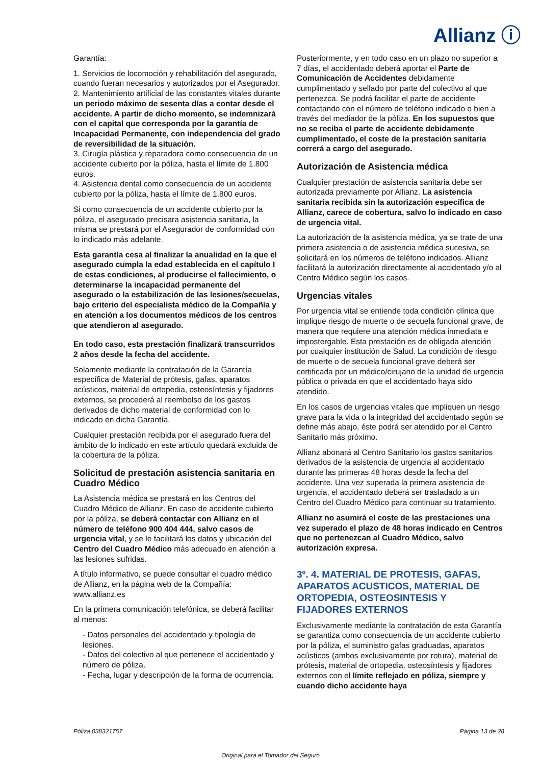Allianz ⓘ
Garantía:
1. Servicios de locomoción y rehabilitación del asegurado, cuando fueran necesarios y autorizados por el Asegurador.
2. Mantenimiento artificial de las constantes vitales durante un periodo máximo de sesenta días a contar desde el accidente. A partir de dicho momento, se indemnizará con el capital que corresponda por la garantía de Incapacidad Permanente, con independencia del grado de reversibilidad de la situación.
3. Cirugía plástica y reparadora como consecuencia de un accidente cubierto por la póliza, hasta el límite de 1.800 euros.
4. Asistencia dental como consecuencia de un accidente cubierto por la póliza, hasta el límite de 1.800 euros.
Si como consecuencia de un accidente cubierto por la póliza, el asegurado precisara asistencia sanitaria, la misma se prestará por el Asegurador de conformidad con lo indicado más adelante.
Esta garantía cesa al finalizar la anualidad en la que el asegurado cumpla la edad establecida en el capítulo I de estas condiciones, al producirse el fallecimiento, o determinarse la incapacidad permanente del asegurado o la estabilización de las lesiones/secuelas, bajo criterio del especialista médico de la Compañía y en atención a los documentos médicos de los centros que atendieron al asegurado.
En todo caso, esta prestación finalizará transcurridos 2 años desde la fecha del accidente.
Solamente mediante la contratación de la Garantía específica de Material de prótesis, gafas, aparatos acústicos, material de ortopedia, osteosíntesis y fijadores externos, se procederá al reembolso de los gastos derivados de dicho material de conformidad con lo indicado en dicha Garantía.
Cualquier prestación recibida por el asegurado fuera del ámbito de lo indicado en este artículo quedará excluida de la cobertura de la póliza.
Solicitud de prestación asistencia sanitaria en Cuadro Médico
La Asistencia médica se prestará en los Centros del Cuadro Médico de Allianz. En caso de accidente cubierto por la póliza, se deberá contactar con Allianz en el número de teléfono 900 404 444, salvo casos de urgencia vital, y se le facilitará los datos y ubicación del Centro del Cuadro Médico más adecuado en atención a las lesiones sufridas.
A título informativo, se puede consultar el cuadro médico de Allianz, en la página web de la Compañía: www.allianz.es
En la primera comunicación telefónica, se deberá facilitar al menos:
- Datos personales del accidentado y tipología de lesiones.
- Datos del colectivo al que pertenece el accidentado y número de póliza.
- Fecha, lugar y descripción de la forma de ocurrencia.
Posteriormente, y en todo caso en un plazo no superior a 7 días, el accidentado deberá aportar el Parte de Comunicación de Accidentes debidamente cumplimentado y sellado por parte del colectivo al que pertenezca. Se podrá facilitar el parte de accidente contactando con el número de teléfono indicado o bien a través del mediador de la póliza. En los supuestos que no se reciba el parte de accidente debidamente cumplimentado, el coste de la prestación sanitaria correrá a cargo del asegurado.
Autorización de Asistencia médica
Cualquier prestación de asistencia sanitaria debe ser autorizada previamente por Allianz. La asistencia sanitaria recibida sin la autorización específica de Allianz, carece de cobertura, salvo lo indicado en caso de urgencia vital.
La autorización de la asistencia médica, ya se trate de una primera asistencia o de asistencia médica sucesiva, se solicitará en los números de teléfono indicados. Allianz facilitará la autorización directamente al accidentado y/o al Centro Médico según los casos.
Urgencias vitales
Por urgencia vital se entiende toda condición clínica que implique riesgo de muerte o de secuela funcional grave, de manera que requiere una atención médica inmediata e impostergable. Esta prestación es de obligada atención por cualquier institución de Salud. La condición de riesgo de muerte o de secuela funcional grave deberá ser certificada por un médico/cirujano de la unidad de urgencia pública o privada en que el accidentado haya sido atendido.
En los casos de urgencias vitales que impliquen un riesgo grave para la vida o la integridad del accidentado según se define más abajo, éste podrá ser atendido por el Centro Sanitario más próximo.
Allianz abonará al Centro Sanitario los gastos sanitarios derivados de la asistencia de urgencia al accidentado durante las primeras 48 horas desde la fecha del accidente. Una vez superada la primera asistencia de urgencia, el accidentado deberá ser trasladado a un Centro del Cuadro Médico para continuar su tratamiento.
Allianz no asumirá el coste de las prestaciones una vez superado el plazo de 48 horas indicado en Centros que no pertenezcan al Cuadro Médico, salvo autorización expresa.
3º. 4. MATERIAL DE PROTESIS, GAFAS, APARATOS ACUSTICOS, MATERIAL DE ORTOPEDIA, OSTEOSINTESIS Y FIJADORES EXTERNOS
Exclusivamente mediante la contratación de esta Garantía se garantiza como consecuencia de un accidente cubierto por la póliza, el suministro gafas graduadas, aparatos acústicos (ambos exclusivamente por rotura), material de prótesis, material de ortopedia, osteosíntesis y fijadores externos con el límite reflejado en póliza, siempre y cuando dicho accidente haya
Póliza 038321757 Página 13 de 28
Original para el Tomador del Seguro